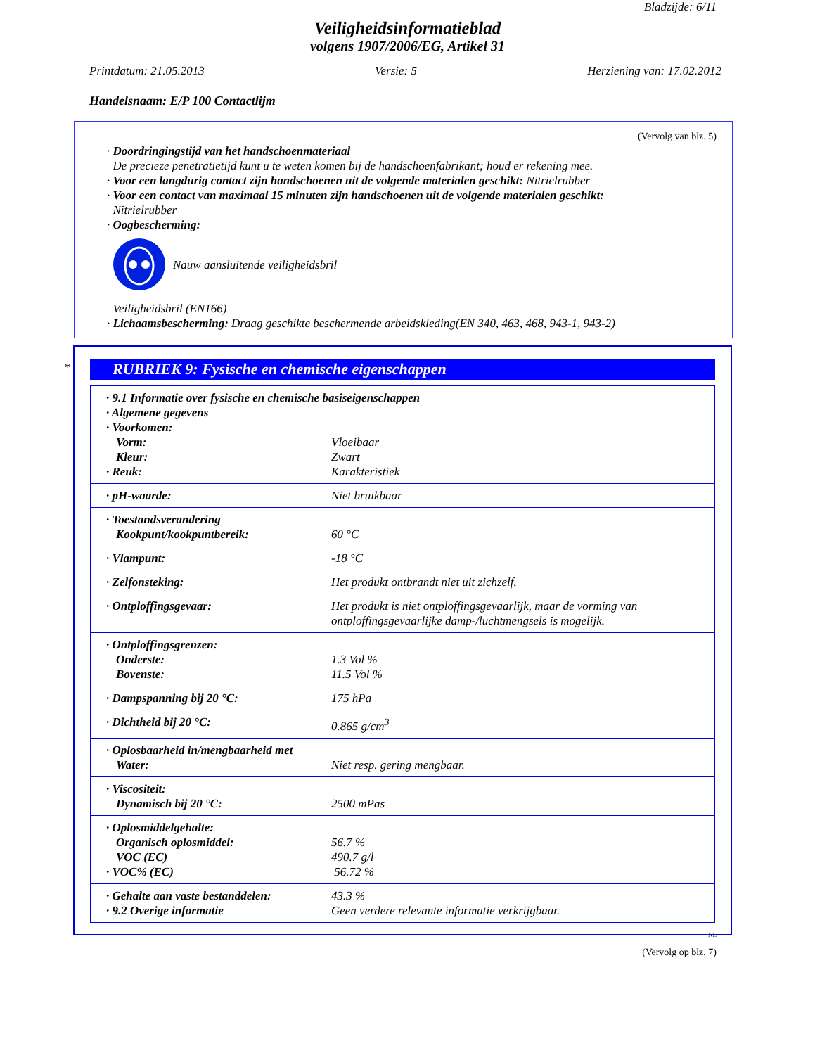Bladzijde: 6/11
Veiligheidsinformatieblad
volgens 1907/2006/EG, Artikel 31
Printdatum: 21.05.2013 Versie: 5 Herziening van: 17.02.2012
Handelsnaam: E/P 100 Contactlijm
(Vervolg van blz. 5)
· Doordringingstijd van het handschoenmateriaal
De precieze penetratietijd kunt u te weten komen bij de handschoenfabrikant; houd er rekening mee.
· Voor een langdurig contact zijn handschoenen uit de volgende materialen geschikt: Nitrielrubber
· Voor een contact van maximaal 15 minuten zijn handschoenen uit de volgende materialen geschikt:
Nitrielrubber
· Oogbescherming:
Nauw aansluitende veiligheidsbril
Veiligheidsbril (EN166)
· Lichaamsbescherming: Draag geschikte beschermende arbeidskleding(EN 340, 463, 468, 943-1, 943-2)
*
RUBRIEK 9: Fysische en chemische eigenschappen
| · 9.1 Informatie over fysische en chemische basiseigenschappen · Algemene gegevens · Voorkomen: | |
| Vorm: | Vloeibaar |
| Kleur: | Zwart |
| · Reuk: | Karakteristiek |
| · pH-waarde: | Niet bruikbaar |
| · Toestandsverandering Kookpunt/kookpuntbereik: | 60 °C |
| · Vlampunt: | -18 °C |
| · Zelfonsteking: | Het produkt ontbrandt niet uit zichzelf. |
| · Ontploffingsgevaar: | Het produkt is niet ontploffingsgevaarlijk, maar de vorming van ontploffingsgevaarlijke damp-/luchtmengsels is mogelijk. |
| · Ontploffingsgrenzen: Onderste: Bovenste: | 1.3 Vol % 11.5 Vol % |
| · Dampspanning bij 20 °C: | 175 hPa |
| · Dichtheid bij 20 °C: | 0.865 g/cm<sup>3</sup> |
| · Oplosbaarheid in/mengbaarheid met Water: | Niet resp. gering mengbaar. |
| · Viscositeit: Dynamisch bij 20 °C: | 2500 mPas |
| · Oplosmiddelgehalte: Organisch oplosmiddel: VOC (EC) · VOC% (EC) | 56.7 % 490.7 g/l 56.72 % |
| · Gehalte aan vaste bestanddelen: · 9.2 Overige informatie | 43.3 % Geen verdere relevante informatie verkrijgbaar. |
NL
(Vervolg op blz. 7)